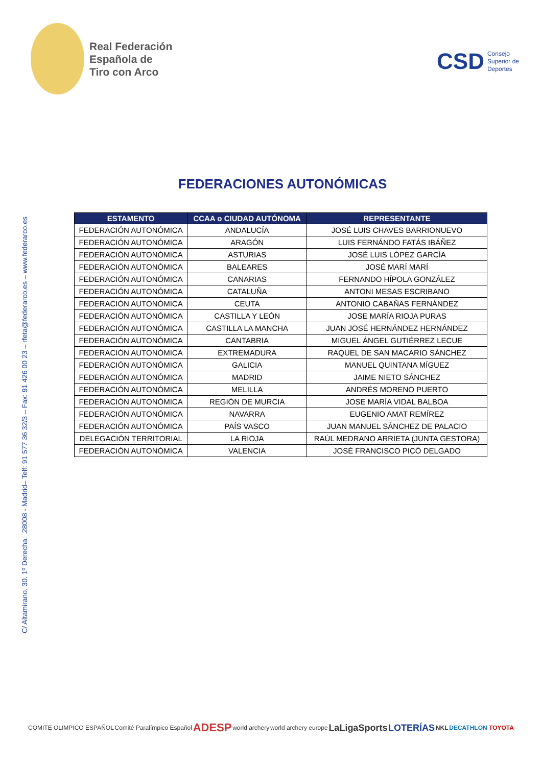Real Federación
Española de
Tiro con Arco
CSD Consejo
Superior de
Deportes
C/ Altamirano, 30. 1º Derecha. .28008 - Madrid– Telf: 91 577 36 32/3 – Fax: 91 426 00 23 – rfeta@federarco.es – www.federarco.es
FEDERACIONES AUTONÓMICAS
| ESTAMENTO | CCAA o CIUDAD AUTÓNOMA | REPRESENTANTE |
| --- | --- | --- |
| FEDERACIÓN AUTONÓMICA | ANDALUCÍA | JOSÉ LUIS CHAVES BARRIONUEVO |
| FEDERACIÓN AUTONÓMICA | ARAGÓN | LUIS FERNÁNDO FATÁS IBÁÑEZ |
| FEDERACIÓN AUTONÓMICA | ASTURIAS | JOSÉ LUIS LÓPEZ GARCÍA |
| FEDERACIÓN AUTONÓMICA | BALEARES | JOSÉ MARÍ MARÍ |
| FEDERACIÓN AUTONÓMICA | CANARIAS | FERNANDO HÍPOLA GONZÁLEZ |
| FEDERACIÓN AUTONÓMICA | CATALUÑA | ANTONI MESAS ESCRIBANO |
| FEDERACIÓN AUTONÓMICA | CEUTA | ANTONIO CABAÑAS FERNÁNDEZ |
| FEDERACIÓN AUTONÓMICA | CASTILLA Y LEÓN | JOSE MARÍA RIOJA PURAS |
| FEDERACIÓN AUTONÓMICA | CASTILLA LA MANCHA | JUAN JOSÉ HERNÁNDEZ HERNÁNDEZ |
| FEDERACIÓN AUTONÓMICA | CANTABRIA | MIGUEL ÁNGEL GUTIÉRREZ LECUE |
| FEDERACIÓN AUTONÓMICA | EXTREMADURA | RAQUEL DE SAN MACARIO SÁNCHEZ |
| FEDERACIÓN AUTONÓMICA | GALICIA | MANUEL QUINTANA MÍGUEZ |
| FEDERACIÓN AUTONÓMICA | MADRID | JAIME NIETO SÁNCHEZ |
| FEDERACIÓN AUTONÓMICA | MELILLA | ANDRÉS MORENO PUERTO |
| FEDERACIÓN AUTONÓMICA | REGIÓN DE MURCIA | JOSE MARÍA VIDAL BALBOA |
| FEDERACIÓN AUTONÓMICA | NAVARRA | EUGENIO AMAT REMÍREZ |
| FEDERACIÓN AUTONÓMICA | PAÍS VASCO | JUAN MANUEL SÁNCHEZ DE PALACIO |
| DELEGACIÓN TERRITORIAL | LA RIOJA | RAÚL MEDRANO ARRIETA (JUNTA GESTORA) |
| FEDERACIÓN AUTONÓMICA | VALENCIA | JOSÉ FRANCISCO PICÓ DELGADO |
COMITE OLIMPICO ESPAÑOL Comité Paralímpico Español
ADESP
world archery world archery europe
LaLigaSports LOTERÍAS
NKL DECATHLON TOYOTA